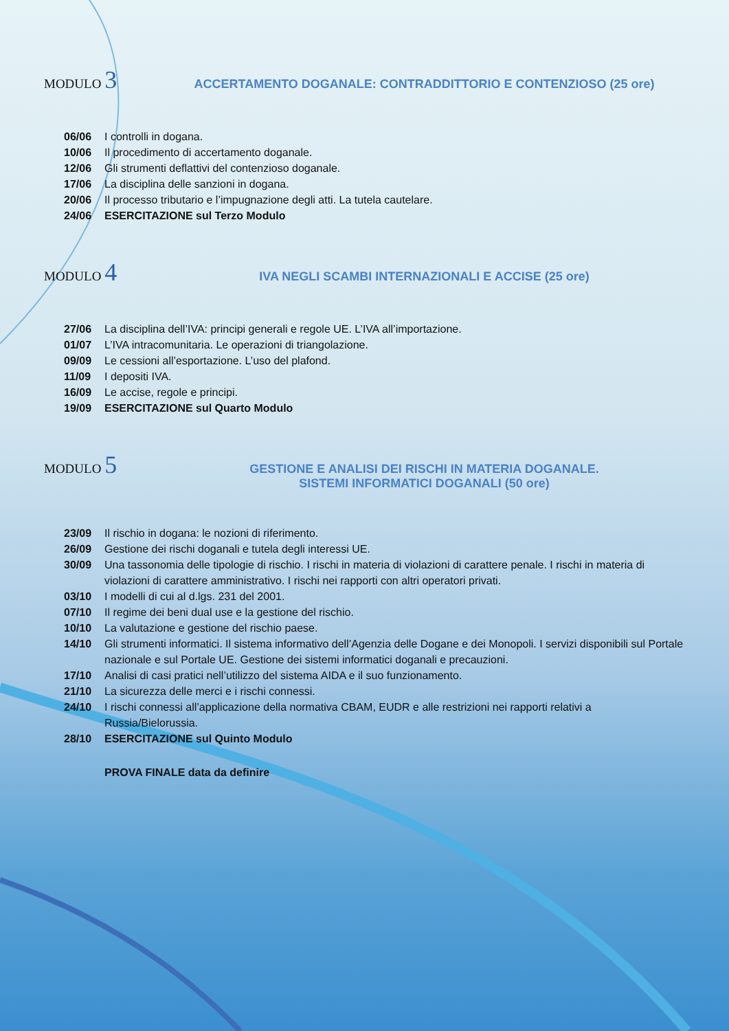MODULO 3 ACCERTAMENTO DOGANALE: CONTRADDITTORIO E CONTENZIOSO (25 ore)
06/06 I controlli in dogana.
10/06 Il procedimento di accertamento doganale.
12/06 Gli strumenti deflattivi del contenzioso doganale.
17/06 La disciplina delle sanzioni in dogana.
20/06 Il processo tributario e l’impugnazione degli atti. La tutela cautelare.
24/06 ESERCITAZIONE sul Terzo Modulo
MODULO 4 IVA NEGLI SCAMBI INTERNAZIONALI E ACCISE (25 ore)
27/06 La disciplina dell’IVA: principi generali e regole UE. L’IVA all’importazione.
01/07 L’IVA intracomunitaria. Le operazioni di triangolazione.
09/09 Le cessioni all’esportazione. L’uso del plafond.
11/09 I depositi IVA.
16/09 Le accise, regole e principi.
19/09 ESERCITAZIONE sul Quarto Modulo
MODULO 5 GESTIONE E ANALISI DEI RISCHI IN MATERIA DOGANALE.
SISTEMI INFORMATICI DOGANALI (50 ore)
23/09 Il rischio in dogana: le nozioni di riferimento.
26/09 Gestione dei rischi doganali e tutela degli interessi UE.
30/09 Una tassonomia delle tipologie di rischio. I rischi in materia di violazioni di carattere penale. I rischi in materia di violazioni di carattere amministrativo. I rischi nei rapporti con altri operatori privati.
03/10 I modelli di cui al d.lgs. 231 del 2001.
07/10 Il regime dei beni dual use e la gestione del rischio.
10/10 La valutazione e gestione del rischio paese.
14/10 Gli strumenti informatici. Il sistema informativo dell’Agenzia delle Dogane e dei Monopoli. I servizi disponibili sul Portale nazionale e sul Portale UE. Gestione dei sistemi informatici doganali e precauzioni.
17/10 Analisi di casi pratici nell’utilizzo del sistema AIDA e il suo funzionamento.
21/10 La sicurezza delle merci e i rischi connessi.
24/10 I rischi connessi all’applicazione della normativa CBAM, EUDR e alle restrizioni nei rapporti relativi a Russia/Bielorussia.
28/10 ESERCITAZIONE sul Quinto Modulo
PROVA FINALE data da definire